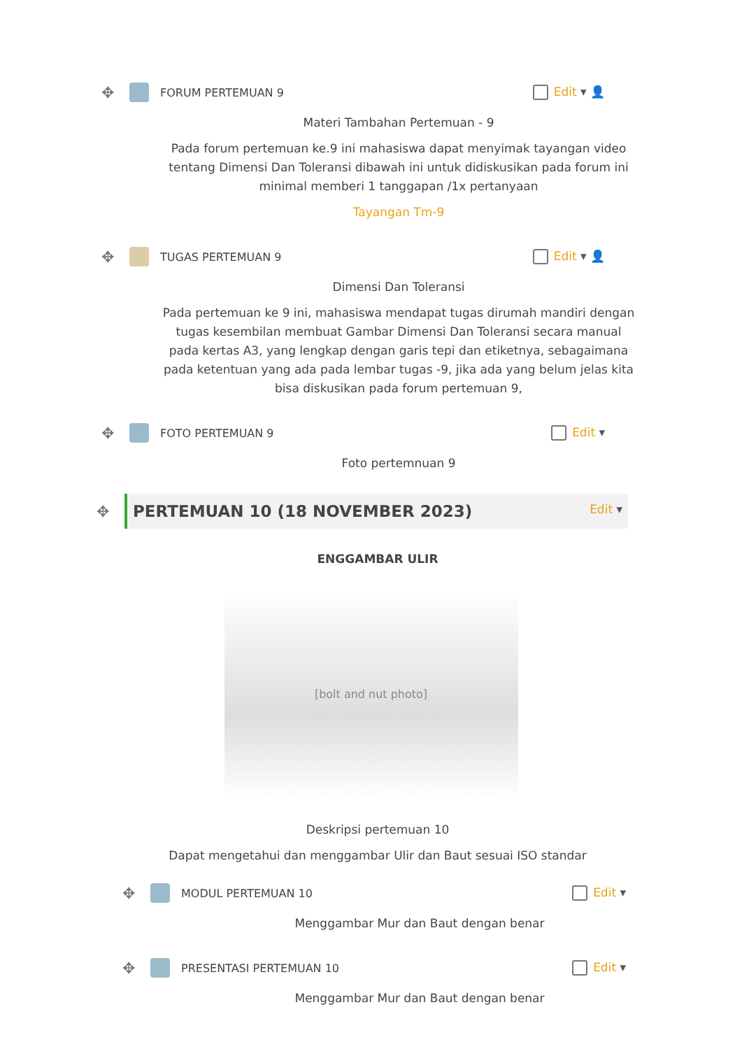✥ FORUM PERTEMUAN 9 Edit ▾ 👤
Materi Tambahan Pertemuan - 9
Pada forum pertemuan ke.9 ini mahasiswa dapat menyimak tayangan video tentang Dimensi Dan Toleransi dibawah ini untuk didiskusikan pada forum ini minimal memberi 1 tanggapan /1x pertanyaan
Tayangan Tm-9
✥ TUGAS PERTEMUAN 9 Edit ▾ 👤
Dimensi Dan Toleransi
Pada pertemuan ke 9 ini, mahasiswa mendapat tugas dirumah mandiri dengan tugas kesembilan membuat Gambar Dimensi Dan Toleransi secara manual pada kertas A3, yang lengkap dengan garis tepi dan etiketnya, sebagaimana pada ketentuan yang ada pada lembar tugas -9, jika ada yang belum jelas kita bisa diskusikan pada forum pertemuan 9,
✥ FOTO PERTEMUAN 9 Edit ▾
Foto pertemnuan 9
✥
PERTEMUAN 10 (18 NOVEMBER 2023) Edit ▾
ENGGAMBAR ULIR
[bolt and nut photo]
Deskripsi pertemuan 10
Dapat mengetahui dan menggambar Ulir dan Baut sesuai ISO standar
✥ MODUL PERTEMUAN 10 Edit ▾
Menggambar Mur dan Baut dengan benar
✥ PRESENTASI PERTEMUAN 10 Edit ▾
Menggambar Mur dan Baut dengan benar